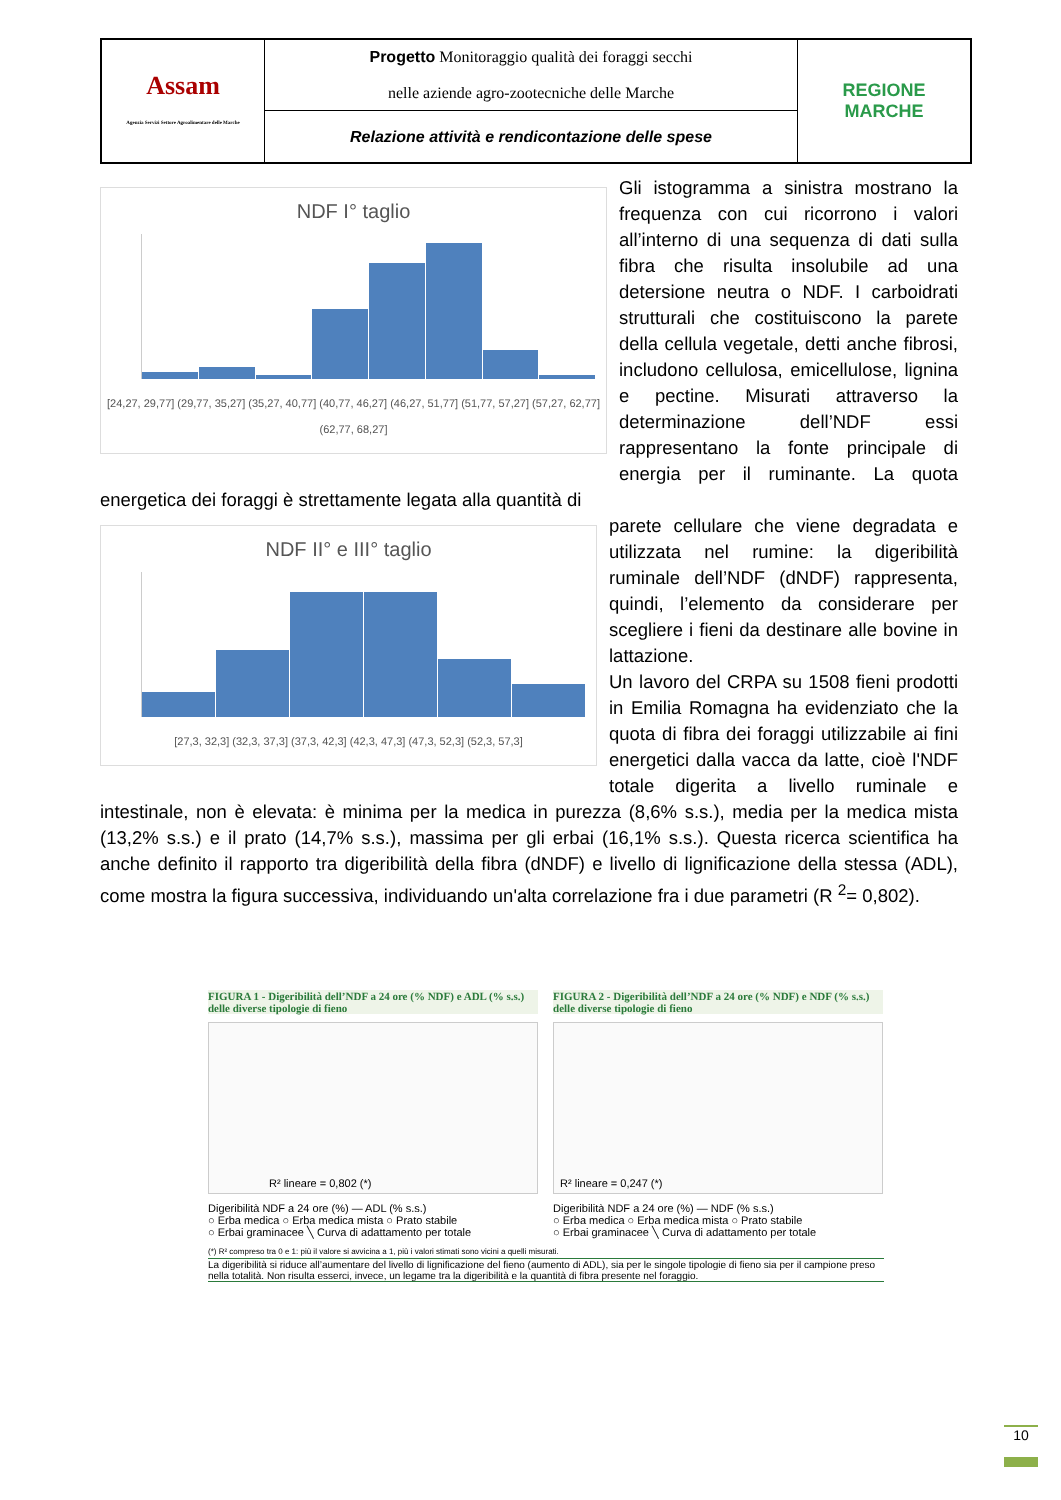| Assam Agenzia Servizi Settore Agroalimentare delle Marche | Progetto Monitoraggio qualità dei foraggi secchi nelle aziende agro-zootecniche delle Marche | REGIONE MARCHE |
| | Relazione attività e rendicontazione delle spese | |
NDF I° taglio
[24,27, 29,77] (29,77, 35,27] (35,27, 40,77] (40,77, 46,27] (46,27, 51,77] (51,77, 57,27] (57,27, 62,77] (62,77, 68,27]
Gli istogramma a sinistra mostrano la frequenza con cui ricorrono i valori all’interno di una sequenza di dati sulla fibra che risulta insolubile ad una detersione neutra o NDF. I carboidrati strutturali che costituiscono la parete della cellula vegetale, detti anche fibrosi, includono cellulosa, emicellulose, lignina e pectine. Misurati attraverso la determinazione dell’NDF essi rappresentano la fonte principale di energia per il ruminante. La quota energetica dei foraggi è strettamente legata alla quantità di
NDF II° e III° taglio
[27,3, 32,3] (32,3, 37,3] (37,3, 42,3] (42,3, 47,3] (47,3, 52,3] (52,3, 57,3]
parete cellulare che viene degradata e utilizzata nel rumine: la digeribilità ruminale dell’NDF (dNDF) rappresenta, quindi, l’elemento da considerare per scegliere i fieni da destinare alle bovine in lattazione.
Un lavoro del CRPA su 1508 fieni prodotti in Emilia Romagna ha evidenziato che la quota di fibra dei foraggi utilizzabile ai fini energetici dalla vacca da latte, cioè l'NDF totale digerita a livello ruminale e intestinale, non è elevata: è minima per la medica in purezza (8,6% s.s.), media per la medica mista (13,2% s.s.) e il prato (14,7% s.s.), massima per gli erbai (16,1% s.s.). Questa ricerca scientifica ha anche definito il rapporto tra digeribilità della fibra (dNDF) e livello di lignificazione della stessa (ADL), come mostra la figura successiva, individuando un'alta correlazione fra i due parametri (R <sup>2</sup>= 0,802).
FIGURA 1 - Digeribilità dell’NDF a 24 ore (% NDF) e ADL (% s.s.) delle diverse tipologie di fieno
R² lineare = 0,802 (*)
Digeribilità NDF a 24 ore (%) — ADL (% s.s.)
○ Erba medica ○ Erba medica mista ○ Prato stabile
○ Erbai graminacee ╲ Curva di adattamento per totale
FIGURA 2 - Digeribilità dell’NDF a 24 ore (% NDF) e NDF (% s.s.) delle diverse tipologie di fieno
R² lineare = 0,247 (*)
Digeribilità NDF a 24 ore (%) — NDF (% s.s.)
○ Erba medica ○ Erba medica mista ○ Prato stabile
○ Erbai graminacee ╲ Curva di adattamento per totale
(*) R² compreso tra 0 e 1: più il valore si avvicina a 1, più i valori stimati sono vicini a quelli misurati.
La digeribilità si riduce all’aumentare del livello di lignificazione del fieno (aumento di ADL), sia per le singole tipologie di fieno sia per il campione preso nella totalità. Non risulta esserci, invece, un legame tra la digeribilità e la quantità di fibra presente nel foraggio.
10